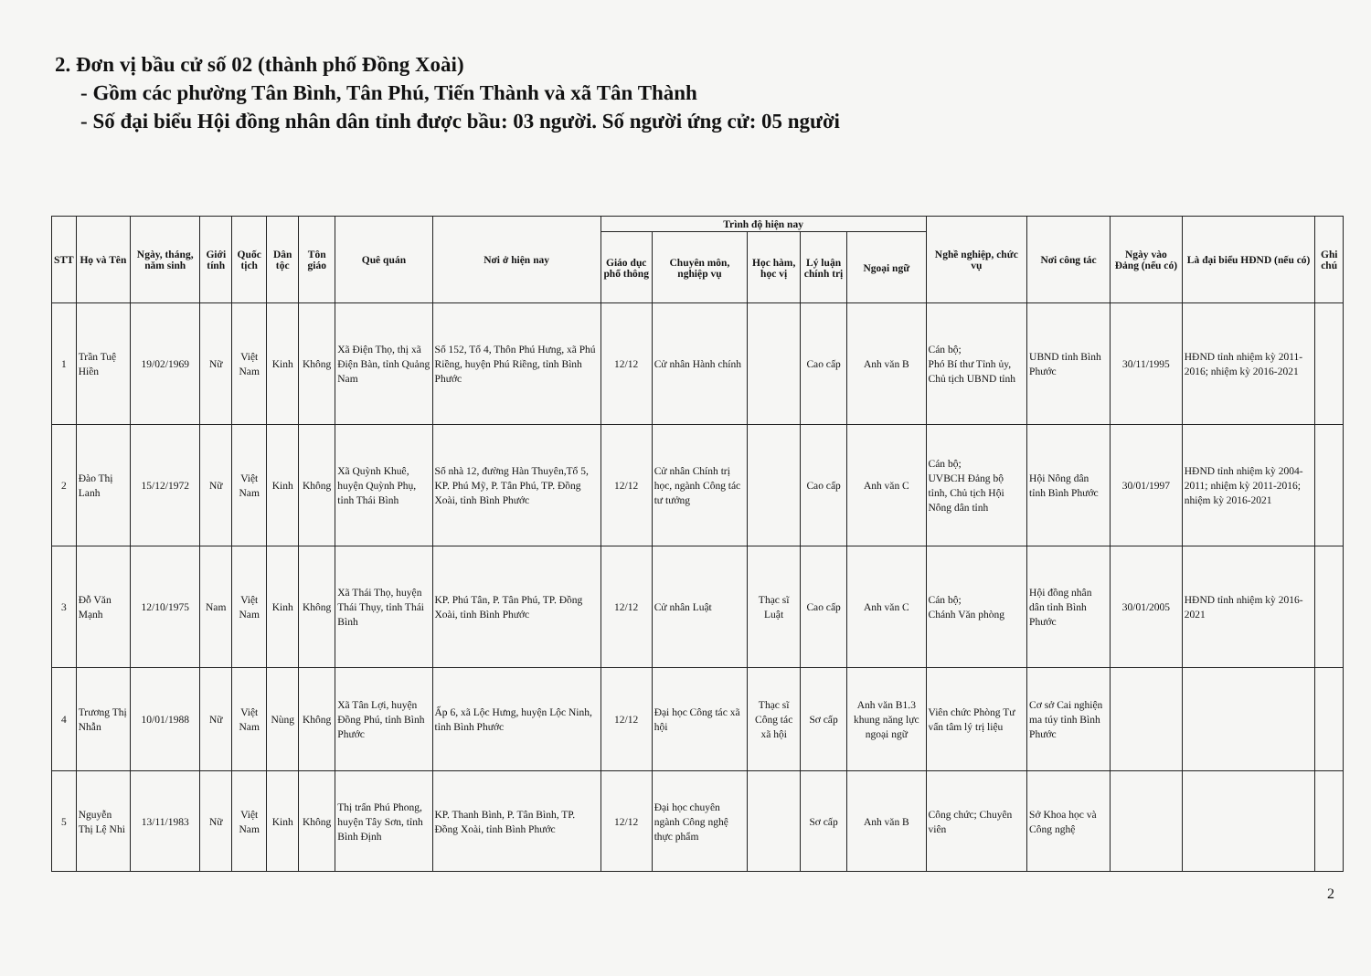2. Đơn vị bầu cử số 02 (thành phố Đồng Xoài)
- Gồm các phường Tân Bình, Tân Phú, Tiến Thành và xã Tân Thành
- Số đại biểu Hội đồng nhân dân tỉnh được bầu: 03 người. Số người ứng cử: 05 người
| STT | Họ và Tên | Ngày, tháng, năm sinh | Giới tính | Quốc tịch | Dân tộc | Tôn giáo | Quê quán | Nơi ở hiện nay | Trình độ hiện nay | | | | | Nghề nghiệp, chức vụ | Nơi công tác | Ngày vào Đảng (nếu có) | Là đại biểu HĐND (nếu có) | Ghi chú |
| --- | --- | --- | --- | --- | --- | --- | --- | --- | --- | --- | --- | --- | --- | --- | --- | --- | --- | --- |
| | | | | | | | | | Giáo dục phổ thông | Chuyên môn, nghiệp vụ | Học hàm, học vị | Lý luận chính trị | Ngoại ngữ | | | | | |
| 1 | Trần Tuệ Hiền | 19/02/1969 | Nữ | Việt Nam | Kinh | Không | Xã Điện Thọ, thị xã Điện Bàn, tỉnh Quảng Nam | Số 152, Tổ 4, Thôn Phú Hưng, xã Phú Riềng, huyện Phú Riềng, tỉnh Bình Phước | 12/12 | Cử nhân Hành chính | | Cao cấp | Anh văn B | Cán bộ; Phó Bí thư Tỉnh ủy, Chủ tịch UBND tỉnh | UBND tỉnh Bình Phước | 30/11/1995 | HĐND tỉnh nhiệm kỳ 2011-2016; nhiệm kỳ 2016-2021 | |
| 2 | Đào Thị Lanh | 15/12/1972 | Nữ | Việt Nam | Kinh | Không | Xã Quỳnh Khuê, huyện Quỳnh Phụ, tỉnh Thái Bình | Số nhà 12, đường Hàn Thuyên,Tổ 5, KP. Phú Mỹ, P. Tân Phú, TP. Đồng Xoài, tỉnh Bình Phước | 12/12 | Cử nhân Chính trị học, ngành Công tác tư tưởng | | Cao cấp | Anh văn C | Cán bộ; UVBCH Đảng bộ tỉnh, Chủ tịch Hội Nông dân tỉnh | Hội Nông dân tỉnh Bình Phước | 30/01/1997 | HĐND tỉnh nhiệm kỳ 2004-2011; nhiệm kỳ 2011-2016; nhiệm kỳ 2016-2021 | |
| 3 | Đỗ Văn Mạnh | 12/10/1975 | Nam | Việt Nam | Kinh | Không | Xã Thái Thọ, huyện Thái Thụy, tỉnh Thái Bình | KP. Phú Tân, P. Tân Phú, TP. Đồng Xoài, tỉnh Bình Phước | 12/12 | Cử nhân Luật | Thạc sĩ Luật | Cao cấp | Anh văn C | Cán bộ; Chánh Văn phòng | Hội đồng nhân dân tỉnh Bình Phước | 30/01/2005 | HĐND tỉnh nhiệm kỳ 2016-2021 | |
| 4 | Trương Thị Nhẫn | 10/01/1988 | Nữ | Việt Nam | Nùng | Không | Xã Tân Lợi, huyện Đồng Phú, tỉnh Bình Phước | Ấp 6, xã Lộc Hưng, huyện Lộc Ninh, tỉnh Bình Phước | 12/12 | Đại học Công tác xã hội | Thạc sĩ Công tác xã hội | Sơ cấp | Anh văn B1.3 khung năng lực ngoại ngữ | Viên chức Phòng Tư vấn tâm lý trị liệu | Cơ sở Cai nghiện ma túy tỉnh Bình Phước | | | |
| 5 | Nguyễn Thị Lệ Nhi | 13/11/1983 | Nữ | Việt Nam | Kinh | Không | Thị trấn Phú Phong, huyện Tây Sơn, tỉnh Bình Định | KP. Thanh Bình, P. Tân Bình, TP. Đồng Xoài, tỉnh Bình Phước | 12/12 | Đại học chuyên ngành Công nghệ thực phẩm | | Sơ cấp | Anh văn B | Công chức; Chuyên viên | Sở Khoa học và Công nghệ | | | |
2